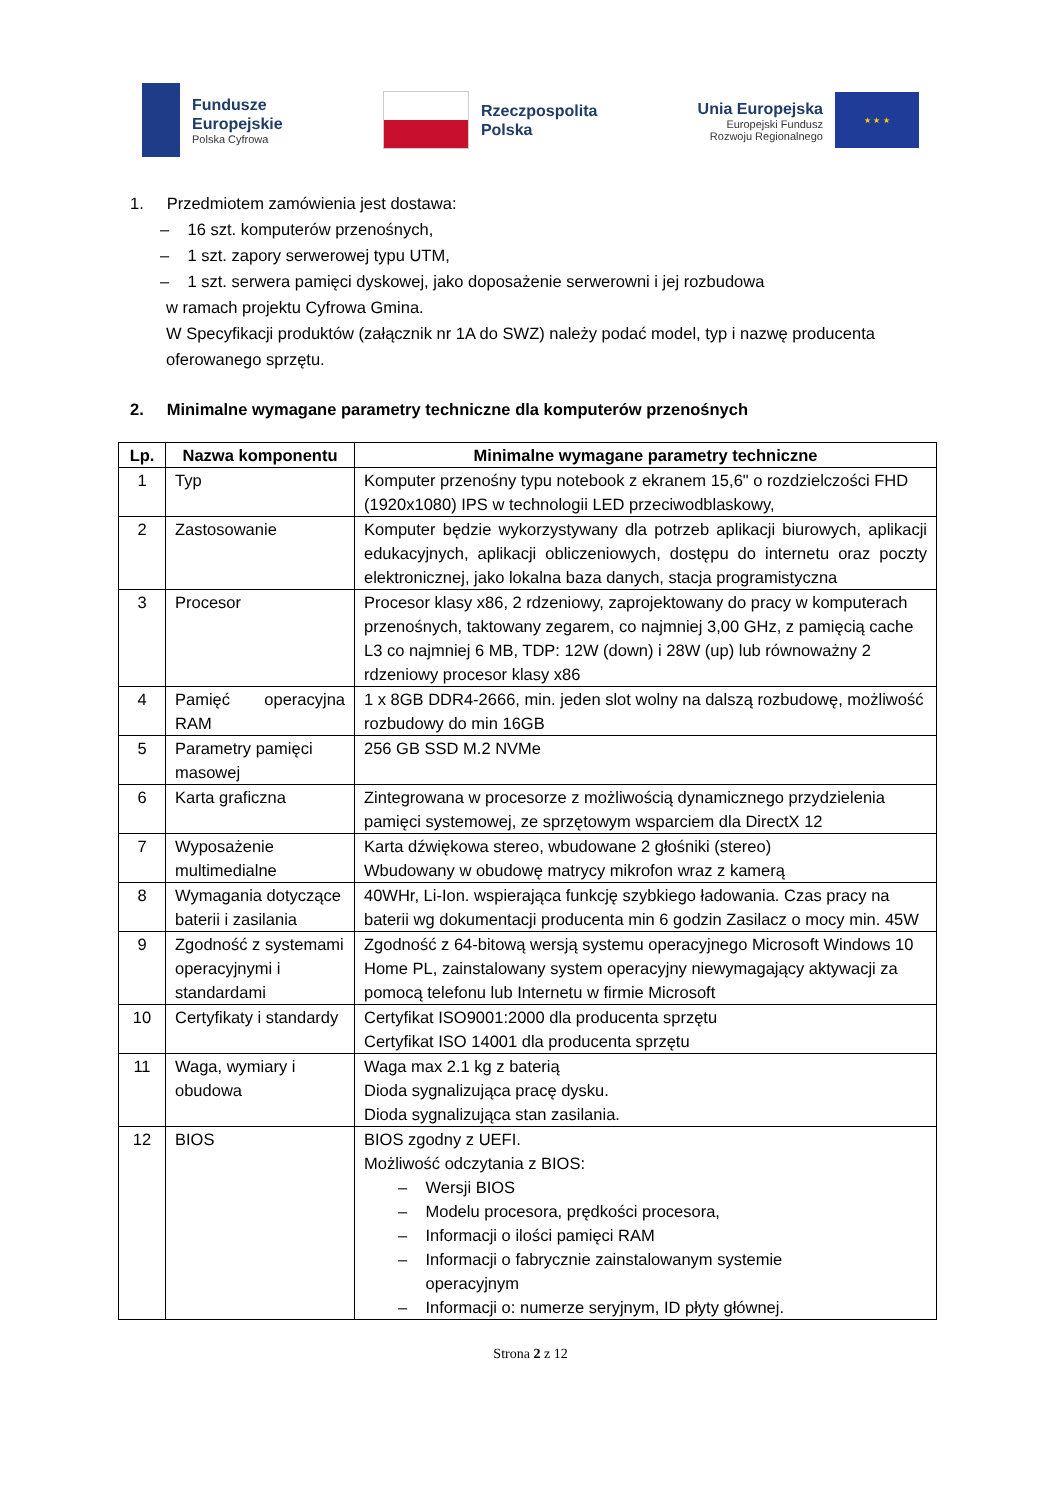Fundusze
Europejskie
Polska Cyfrowa
Rzeczpospolita
Polska
Unia Europejska
Europejski Fundusz
Rozwoju Regionalnego
★ ★ ★
1. Przedmiotem zamówienia jest dostawa:
– 16 szt. komputerów przenośnych,
– 1 szt. zapory serwerowej typu UTM,
– 1 szt. serwera pamięci dyskowej, jako doposażenie serwerowni i jej rozbudowa
w ramach projektu Cyfrowa Gmina.
W Specyfikacji produktów (załącznik nr 1A do SWZ) należy podać model, typ i nazwę producenta oferowanego sprzętu.
2. Minimalne wymagane parametry techniczne dla komputerów przenośnych
| Lp. | Nazwa komponentu | Minimalne wymagane parametry techniczne |
| --- | --- | --- |
| 1 | Typ | Komputer przenośny typu notebook z ekranem 15,6" o rozdzielczości FHD (1920x1080) IPS w technologii LED przeciwodblaskowy, |
| 2 | Zastosowanie | Komputer będzie wykorzystywany dla potrzeb aplikacji biurowych, aplikacji edukacyjnych, aplikacji obliczeniowych, dostępu do internetu oraz poczty elektronicznej, jako lokalna baza danych, stacja programistyczna |
| 3 | Procesor | Procesor klasy x86, 2 rdzeniowy, zaprojektowany do pracy w komputerach przenośnych, taktowany zegarem, co najmniej 3,00 GHz, z pamięcią cache L3 co najmniej 6 MB, TDP: 12W (down) i 28W (up) lub równoważny 2 rdzeniowy procesor klasy x86 |
| 4 | Pamięć operacyjna RAM | 1 x 8GB DDR4-2666, min. jeden slot wolny na dalszą rozbudowę, możliwość rozbudowy do min 16GB |
| 5 | Parametry pamięci masowej | 256 GB SSD M.2 NVMe |
| 6 | Karta graficzna | Zintegrowana w procesorze z możliwością dynamicznego przydzielenia pamięci systemowej, ze sprzętowym wsparciem dla DirectX 12 |
| 7 | Wyposażenie multimedialne | Karta dźwiękowa stereo, wbudowane 2 głośniki (stereo) Wbudowany w obudowę matrycy mikrofon wraz z kamerą |
| 8 | Wymagania dotyczące baterii i zasilania | 40WHr, Li-Ion. wspierająca funkcję szybkiego ładowania. Czas pracy na baterii wg dokumentacji producenta min 6 godzin Zasilacz o mocy min. 45W |
| 9 | Zgodność z systemami operacyjnymi i standardami | Zgodność z 64-bitową wersją systemu operacyjnego Microsoft Windows 10 Home PL, zainstalowany system operacyjny niewymagający aktywacji za pomocą telefonu lub Internetu w firmie Microsoft |
| 10 | Certyfikaty i standardy | Certyfikat ISO9001:2000 dla producenta sprzętu Certyfikat ISO 14001 dla producenta sprzętu |
| 11 | Waga, wymiary i obudowa | Waga max 2.1 kg z baterią Dioda sygnalizująca pracę dysku. Dioda sygnalizująca stan zasilania. |
| 12 | BIOS | BIOS zgodny z UEFI. Możliwość odczytania z BIOS: – Wersji BIOS – Modelu procesora, prędkości procesora, – Informacji o ilości pamięci RAM – Informacji o fabrycznie zainstalowanym systemie operacyjnym – Informacji o: numerze seryjnym, ID płyty głównej. |
Strona 2 z 12